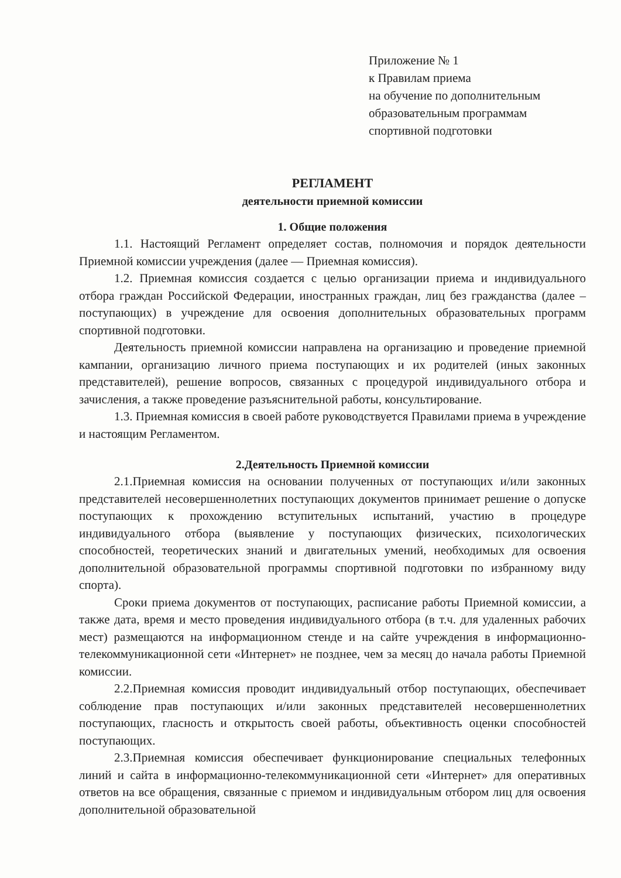Приложение № 1
к Правилам приема
на обучение по дополнительным
образовательным программам
спортивной подготовки
РЕГЛАМЕНТ
деятельности приемной комиссии
1. Общие положения
1.1. Настоящий Регламент определяет состав, полномочия и порядок деятельности Приемной комиссии учреждения (далее — Приемная комиссия).
1.2. Приемная комиссия создается с целью организации приема и индивидуального отбора граждан Российской Федерации, иностранных граждан, лиц без гражданства (далее – поступающих) в учреждение для освоения дополнительных образовательных программ спортивной подготовки.
Деятельность приемной комиссии направлена на организацию и проведение приемной кампании, организацию личного приема поступающих и их родителей (иных законных представителей), решение вопросов, связанных с процедурой индивидуального отбора и зачисления, а также проведение разъяснительной работы, консультирование.
1.3. Приемная комиссия в своей работе руководствуется Правилами приема в учреждение и настоящим Регламентом.
2.Деятельность Приемной комиссии
2.1.Приемная комиссия на основании полученных от поступающих и/или законных представителей несовершеннолетних поступающих документов принимает решение о допуске поступающих к прохождению вступительных испытаний, участию в процедуре индивидуального отбора (выявление у поступающих физических, психологических способностей, теоретических знаний и двигательных умений, необходимых для освоения дополнительной образовательной программы спортивной подготовки по избранному виду спорта).
Сроки приема документов от поступающих, расписание работы Приемной комиссии, а также дата, время и место проведения индивидуального отбора (в т.ч. для удаленных рабочих мест) размещаются на информационном стенде и на сайте учреждения в информационно-телекоммуникационной сети «Интернет» не позднее, чем за месяц до начала работы Приемной комиссии.
2.2.Приемная комиссия проводит индивидуальный отбор поступающих, обеспечивает соблюдение прав поступающих и/или законных представителей несовершеннолетних поступающих, гласность и открытость своей работы, объективность оценки способностей поступающих.
2.3.Приемная комиссия обеспечивает функционирование специальных телефонных линий и сайта в информационно-телекоммуникационной сети «Интернет» для оперативных ответов на все обращения, связанные с приемом и индивидуальным отбором лиц для освоения дополнительной образовательной